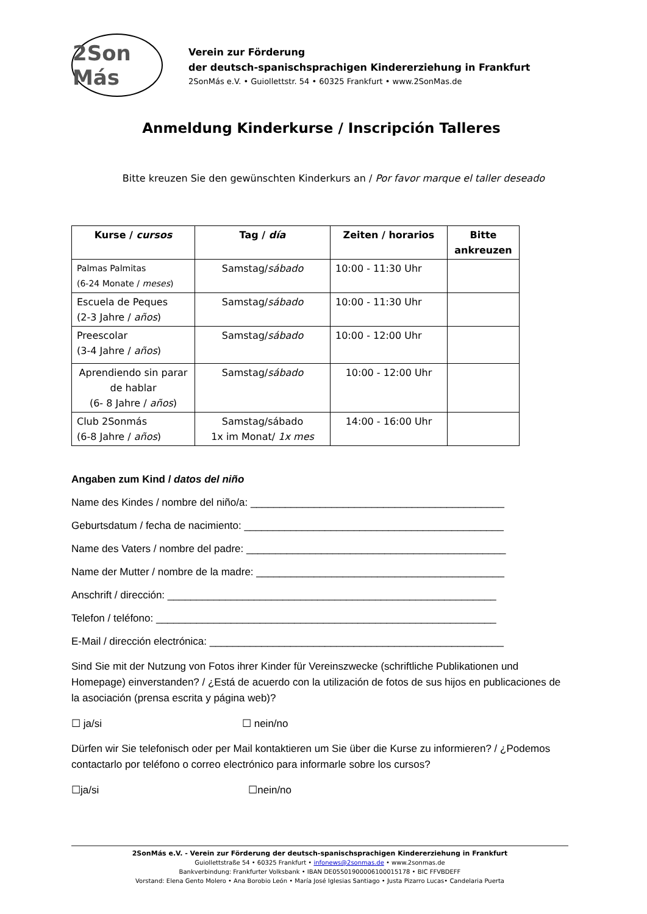2Son Más
Verein zur Förderung
der deutsch-spanischsprachigen Kindererziehung in Frankfurt
2SonMás e.V. • Guiollettstr. 54 • 60325 Frankfurt • www.2SonMas.de
Anmeldung Kinderkurse / Inscripción Talleres
Bitte kreuzen Sie den gewünschten Kinderkurs an / Por favor marque el taller deseado
| Kurse / cursos | Tag / día | Zeiten / horarios | Bitte ankreuzen |
| --- | --- | --- | --- |
| Palmas Palmitas (6-24 Monate / meses ) | Samstag/ sábado | 10:00 - 11:30 Uhr | |
| Escuela de Peques (2-3 Jahre / años ) | Samstag/ sábado | 10:00 - 11:30 Uhr | |
| Preescolar (3-4 Jahre / años ) | Samstag/ sábado | 10:00 - 12:00 Uhr | |
| Aprendiendo sin parar de hablar (6- 8 Jahre / años ) | Samstag/ sábado | 10:00 - 12:00 Uhr | |
| Club 2Sonmás (6-8 Jahre / años ) | Samstag/sábado 1x im Monat/ 1x mes | 14:00 - 16:00 Uhr | |
Angaben zum Kind / datos del niño
Name des Kindes / nombre del niño/a: ____________________________________________
Geburtsdatum / fecha de nacimiento: _____________________________________________
Name des Vaters / nombre del padre: _____________________________________________
Name der Mutter / nombre de la madre: ___________________________________________
Anschrift / dirección: _________________________________________________________
Telefon / teléfono: ___________________________________________________________
E-Mail / dirección electrónica: ___________________________________________________
Sind Sie mit der Nutzung von Fotos ihrer Kinder für Vereinszwecke (schriftliche Publikationen und Homepage) einverstanden? / ¿Está de acuerdo con la utilización de fotos de sus hijos en publicaciones de la asociación (prensa escrita y página web)?
☐ ja/si ☐ nein/no
Dürfen wir Sie telefonisch oder per Mail kontaktieren um Sie über die Kurse zu informieren? / ¿Podemos contactarlo por teléfono o correo electrónico para informarle sobre los cursos?
☐ja/si ☐nein/no
2SonMás e.V. - Verein zur Förderung der deutsch-spanischsprachigen Kindererziehung in Frankfurt
Guiollettstraße 54 • 60325 Frankfurt • infonews@2sonmas.de • www.2sonmas.de
Bankverbindung: Frankfurter Volksbank • IBAN DE05501900006100015178 • BIC FFVBDEFF
Vorstand: Elena Gento Molero • Ana Borobio León • María José Iglesias Santiago • Justa Pizarro Lucas• Candelaria Puerta